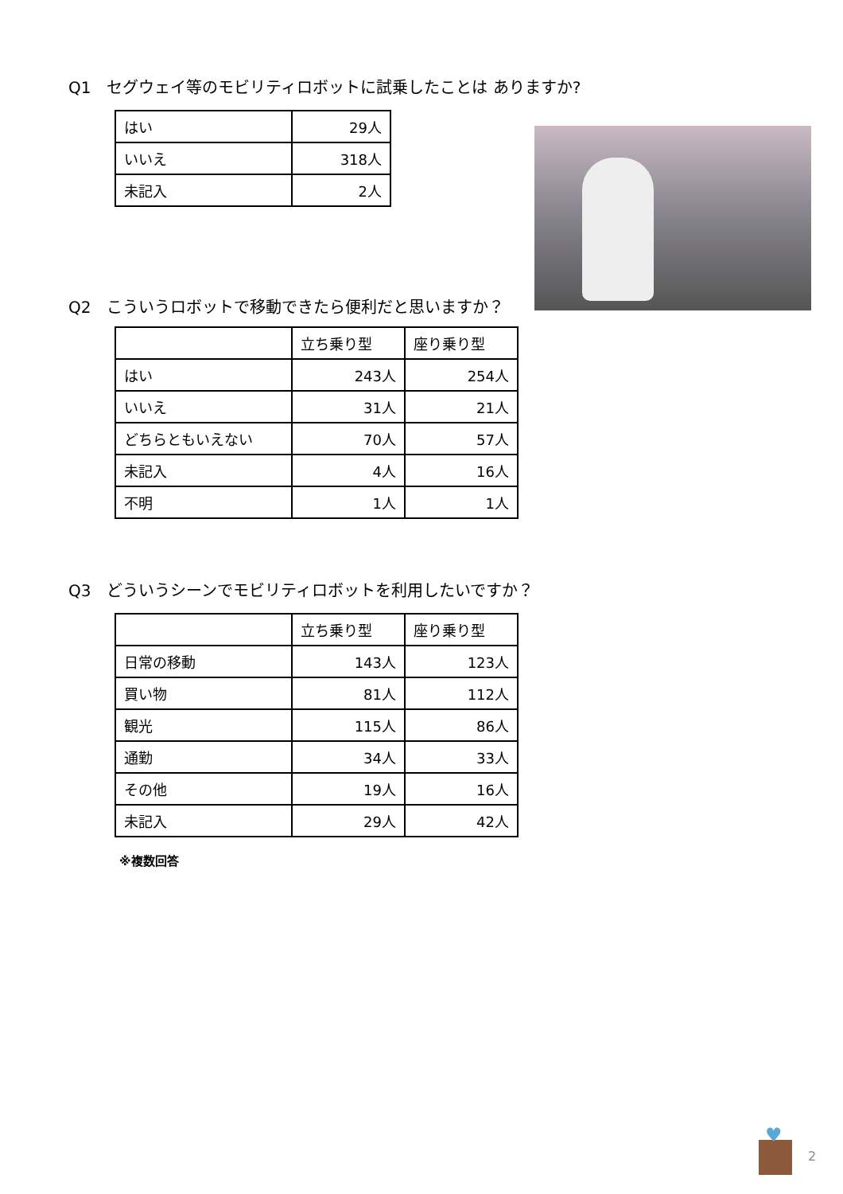Q1　セグウェイ等のモビリティロボットに試乗したことは ありますか?
| はい | 29人 |
| いいえ | 318人 |
| 未記入 | 2人 |
Q2　こういうロボットで移動できたら便利だと思いますか？
| | 立ち乗り型 | 座り乗り型 |
| --- | --- | --- |
| はい | 243人 | 254人 |
| いいえ | 31人 | 21人 |
| どちらともいえない | 70人 | 57人 |
| 未記入 | 4人 | 16人 |
| 不明 | 1人 | 1人 |
Q3　どういうシーンでモビリティロボットを利用したいですか？
| | 立ち乗り型 | 座り乗り型 |
| --- | --- | --- |
| 日常の移動 | 143人 | 123人 |
| 買い物 | 81人 | 112人 |
| 観光 | 115人 | 86人 |
| 通勤 | 34人 | 33人 |
| その他 | 19人 | 16人 |
| 未記入 | 29人 | 42人 |
※複数回答
♥
2